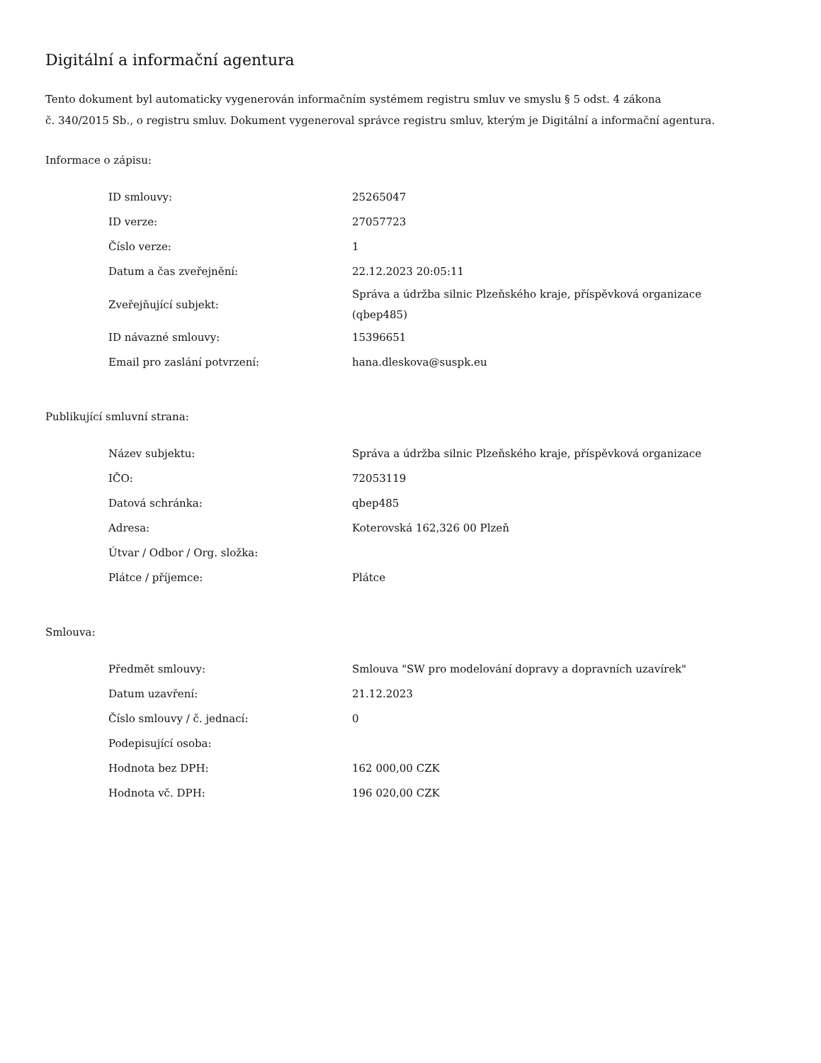Digitální a informační agentura
Tento dokument byl automaticky vygenerován informačním systémem registru smluv ve smyslu § 5 odst. 4 zákona
č. 340/2015 Sb., o registru smluv. Dokument vygeneroval správce registru smluv, kterým je Digitální a informační agentura.
Informace o zápisu:
| ID smlouvy: | 25265047 |
| ID verze: | 27057723 |
| Číslo verze: | 1 |
| Datum a čas zveřejnění: | 22.12.2023 20:05:11 |
| Zveřejňující subjekt: | Správa a údržba silnic Plzeňského kraje, příspěvková organizace (qbep485) |
| ID návazné smlouvy: | 15396651 |
| Email pro zaslání potvrzení: | hana.dleskova@suspk.eu |
Publikující smluvní strana:
| Název subjektu: | Správa a údržba silnic Plzeňského kraje, příspěvková organizace |
| IČO: | 72053119 |
| Datová schránka: | qbep485 |
| Adresa: | Koterovská 162,326 00 Plzeň |
| Útvar / Odbor / Org. složka: | |
| Plátce / příjemce: | Plátce |
Smlouva:
| Předmět smlouvy: | Smlouva "SW pro modelování dopravy a dopravních uzavírek" |
| Datum uzavření: | 21.12.2023 |
| Číslo smlouvy / č. jednací: | 0 |
| Podepisující osoba: | |
| Hodnota bez DPH: | 162 000,00 CZK |
| Hodnota vč. DPH: | 196 020,00 CZK |